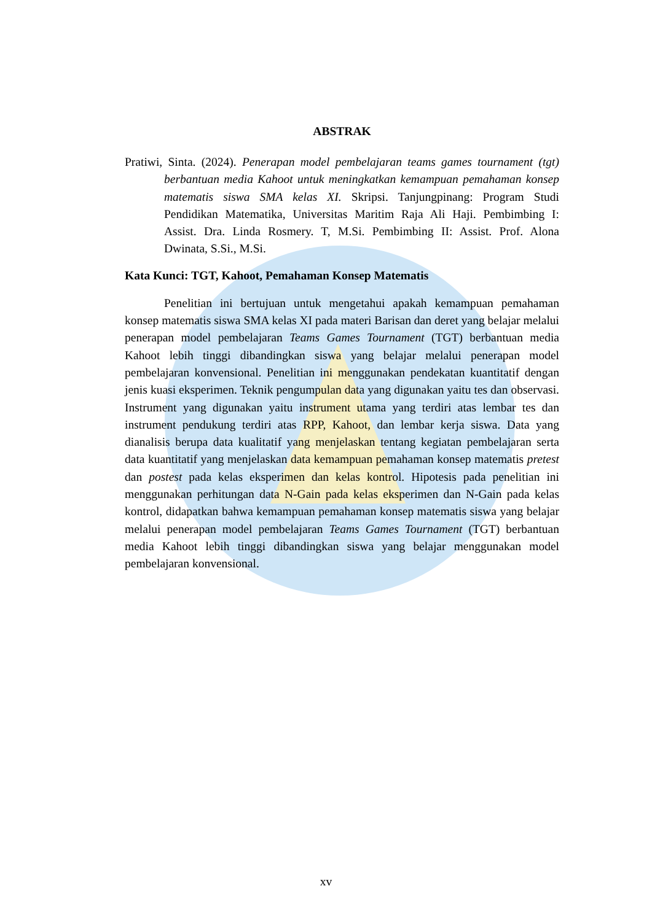ABSTRAK
Pratiwi, Sinta. (2024). Penerapan model pembelajaran teams games tournament (tgt) berbantuan media Kahoot untuk meningkatkan kemampuan pemahaman konsep matematis siswa SMA kelas XI. Skripsi. Tanjungpinang: Program Studi Pendidikan Matematika, Universitas Maritim Raja Ali Haji. Pembimbing I: Assist. Dra. Linda Rosmery. T, M.Si. Pembimbing II: Assist. Prof. Alona Dwinata, S.Si., M.Si.
Kata Kunci: TGT, Kahoot, Pemahaman Konsep Matematis
Penelitian ini bertujuan untuk mengetahui apakah kemampuan pemahaman konsep matematis siswa SMA kelas XI pada materi Barisan dan deret yang belajar melalui penerapan model pembelajaran Teams Games Tournament (TGT) berbantuan media Kahoot lebih tinggi dibandingkan siswa yang belajar melalui penerapan model pembelajaran konvensional. Penelitian ini menggunakan pendekatan kuantitatif dengan jenis kuasi eksperimen. Teknik pengumpulan data yang digunakan yaitu tes dan observasi. Instrument yang digunakan yaitu instrument utama yang terdiri atas lembar tes dan instrument pendukung terdiri atas RPP, Kahoot, dan lembar kerja siswa. Data yang dianalisis berupa data kualitatif yang menjelaskan tentang kegiatan pembelajaran serta data kuantitatif yang menjelaskan data kemampuan pemahaman konsep matematis pretest dan postest pada kelas eksperimen dan kelas kontrol. Hipotesis pada penelitian ini menggunakan perhitungan data N-Gain pada kelas eksperimen dan N-Gain pada kelas kontrol, didapatkan bahwa kemampuan pemahaman konsep matematis siswa yang belajar melalui penerapan model pembelajaran Teams Games Tournament (TGT) berbantuan media Kahoot lebih tinggi dibandingkan siswa yang belajar menggunakan model pembelajaran konvensional.
xv